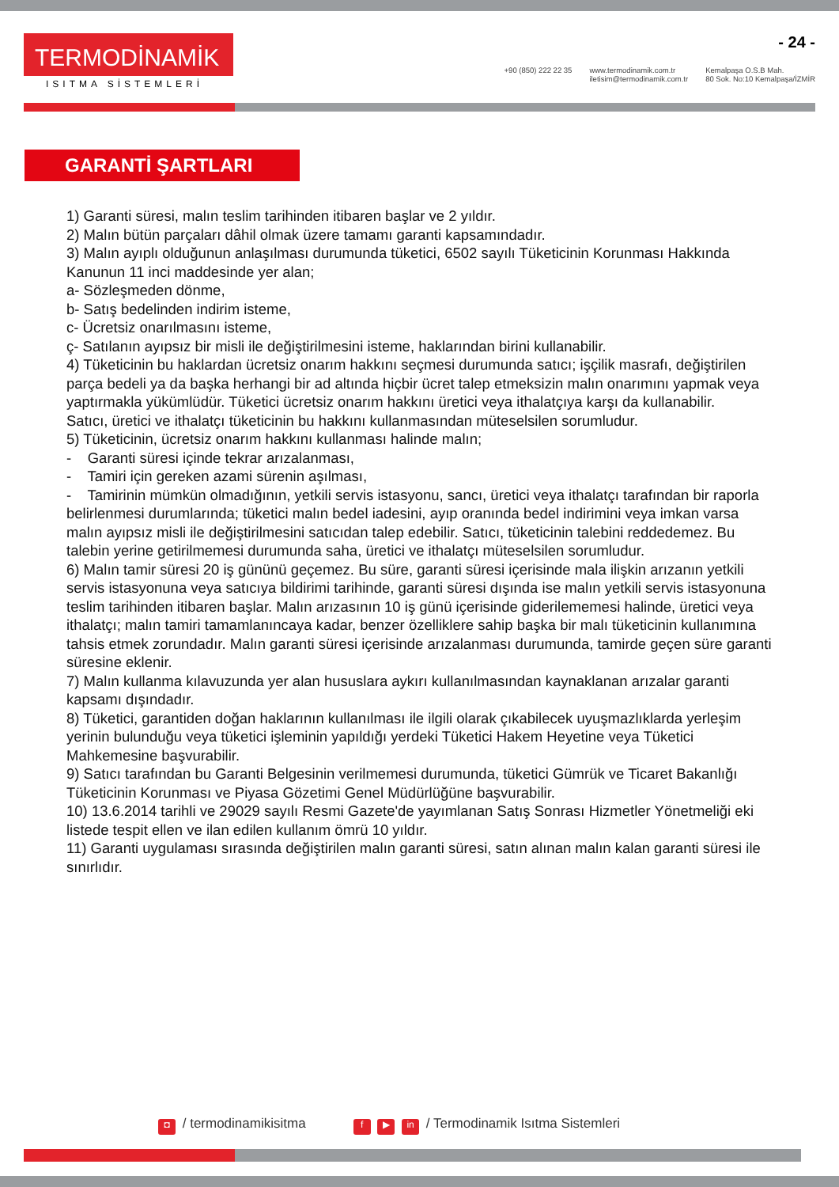TERMODİNAMİK
ISITMA SİSTEMLERİ
- 24 -
+90 (850) 222 22 35 www.termodinamik.com.tr
iletisim@termodinamik.com.tr
Kemalpaşa O.S.B Mah.
80 Sok. No:10 Kemalpaşa/İZMİR
GARANTİ ŞARTLARI
1) Garanti süresi, malın teslim tarihinden itibaren başlar ve 2 yıldır.
2) Malın bütün parçaları dâhil olmak üzere tamamı garanti kapsamındadır.
3) Malın ayıplı olduğunun anlaşılması durumunda tüketici, 6502 sayılı Tüketicinin Korunması Hakkında Kanunun 11 inci maddesinde yer alan;
a- Sözleşmeden dönme,
b- Satış bedelinden indirim isteme,
c- Ücretsiz onarılmasını isteme,
ç- Satılanın ayıpsız bir misli ile değiştirilmesini isteme, haklarından birini kullanabilir.
4) Tüketicinin bu haklardan ücretsiz onarım hakkını seçmesi durumunda satıcı; işçilik masrafı, değiştirilen parça bedeli ya da başka herhangi bir ad altında hiçbir ücret talep etmeksizin malın onarımını yapmak veya yaptırmakla yükümlüdür. Tüketici ücretsiz onarım hakkını üretici veya ithalatçıya karşı da kullanabilir.
Satıcı, üretici ve ithalatçı tüketicinin bu hakkını kullanmasından müteselsilen sorumludur.
5) Tüketicinin, ücretsiz onarım hakkını kullanması halinde malın;
- Garanti süresi içinde tekrar arızalanması,
- Tamiri için gereken azami sürenin aşılması,
- Tamirinin mümkün olmadığının, yetkili servis istasyonu, sancı, üretici veya ithalatçı tarafından bir raporla belirlenmesi durumlarında; tüketici malın bedel iadesini, ayıp oranında bedel indirimini veya imkan varsa malın ayıpsız misli ile değiştirilmesini satıcıdan talep edebilir. Satıcı, tüketicinin talebini reddedemez. Bu talebin yerine getirilmemesi durumunda saha, üretici ve ithalatçı müteselsilen sorumludur.
6) Malın tamir süresi 20 iş gününü geçemez. Bu süre, garanti süresi içerisinde mala ilişkin arızanın yetkili servis istasyonuna veya satıcıya bildirimi tarihinde, garanti süresi dışında ise malın yetkili servis istasyonuna teslim tarihinden itibaren başlar. Malın arızasının 10 iş günü içerisinde giderilememesi halinde, üretici veya ithalatçı; malın tamiri tamamlanıncaya kadar, benzer özelliklere sahip başka bir malı tüketicinin kullanımına tahsis etmek zorundadır. Malın garanti süresi içerisinde arızalanması durumunda, tamirde geçen süre garanti süresine eklenir.
7) Malın kullanma kılavuzunda yer alan hususlara aykırı kullanılmasından kaynaklanan arızalar garanti kapsamı dışındadır.
8) Tüketici, garantiden doğan haklarının kullanılması ile ilgili olarak çıkabilecek uyuşmazlıklarda yerleşim yerinin bulunduğu veya tüketici işleminin yapıldığı yerdeki Tüketici Hakem Heyetine veya Tüketici Mahkemesine başvurabilir.
9) Satıcı tarafından bu Garanti Belgesinin verilmemesi durumunda, tüketici Gümrük ve Ticaret Bakanlığı Tüketicinin Korunması ve Piyasa Gözetimi Genel Müdürlüğüne başvurabilir.
10) 13.6.2014 tarihli ve 29029 sayılı Resmi Gazete'de yayımlanan Satış Sonrası Hizmetler Yönetmeliği eki listede tespit ellen ve ilan edilen kullanım ömrü 10 yıldır.
11) Garanti uygulaması sırasında değiştirilen malın garanti süresi, satın alınan malın kalan garanti süresi ile sınırlıdır.
◘ / termodinamikisitma
f ▶ in / Termodinamik Isıtma Sistemleri